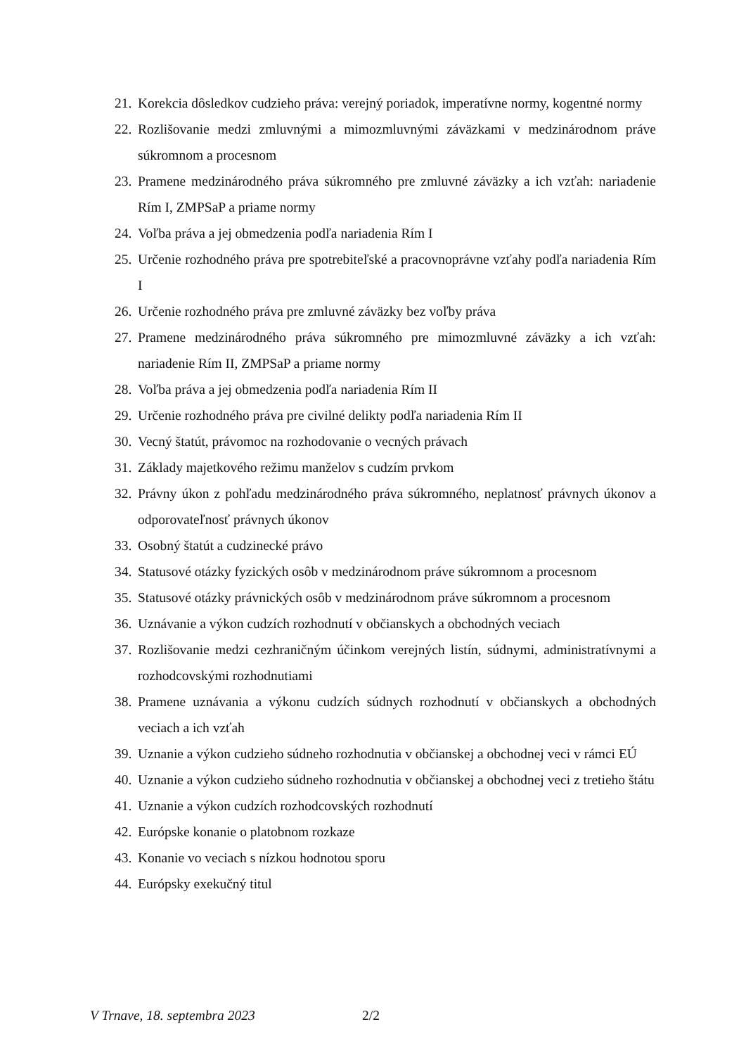21. Korekcia dôsledkov cudzieho práva: verejný poriadok, imperatívne normy, kogentné normy
22. Rozlišovanie medzi zmluvnými a mimozmluvnými záväzkami v medzinárodnom práve súkromnom a procesnom
23. Pramene medzinárodného práva súkromného pre zmluvné záväzky a ich vzťah: nariadenie Rím I, ZMPSaP a priame normy
24. Voľba práva a jej obmedzenia podľa nariadenia Rím I
25. Určenie rozhodného práva pre spotrebiteľské a pracovnoprávne vzťahy podľa nariadenia Rím I
26. Určenie rozhodného práva pre zmluvné záväzky bez voľby práva
27. Pramene medzinárodného práva súkromného pre mimozmluvné záväzky a ich vzťah: nariadenie Rím II, ZMPSaP a priame normy
28. Voľba práva a jej obmedzenia podľa nariadenia Rím II
29. Určenie rozhodného práva pre civilné delikty podľa nariadenia Rím II
30. Vecný štatút, právomoc na rozhodovanie o vecných právach
31. Základy majetkového režimu manželov s cudzím prvkom
32. Právny úkon z pohľadu medzinárodného práva súkromného, neplatnosť právnych úkonov a odporovateľnosť právnych úkonov
33. Osobný štatút a cudzinecké právo
34. Statusové otázky fyzických osôb v medzinárodnom práve súkromnom a procesnom
35. Statusové otázky právnických osôb v medzinárodnom práve súkromnom a procesnom
36. Uznávanie a výkon cudzích rozhodnutí v občianskych a obchodných veciach
37. Rozlišovanie medzi cezhraničným účinkom verejných listín, súdnymi, administratívnymi a rozhodcovskými rozhodnutiami
38. Pramene uznávania a výkonu cudzích súdnych rozhodnutí v občianskych a obchodných veciach a ich vzťah
39. Uznanie a výkon cudzieho súdneho rozhodnutia v občianskej a obchodnej veci v rámci EÚ
40. Uznanie a výkon cudzieho súdneho rozhodnutia v občianskej a obchodnej veci z tretieho štátu
41. Uznanie a výkon cudzích rozhodcovských rozhodnutí
42. Európske konanie o platobnom rozkaze
43. Konanie vo veciach s nízkou hodnotou sporu
44. Európsky exekučný titul
V Trnave, 18. septembra 2023 2/2